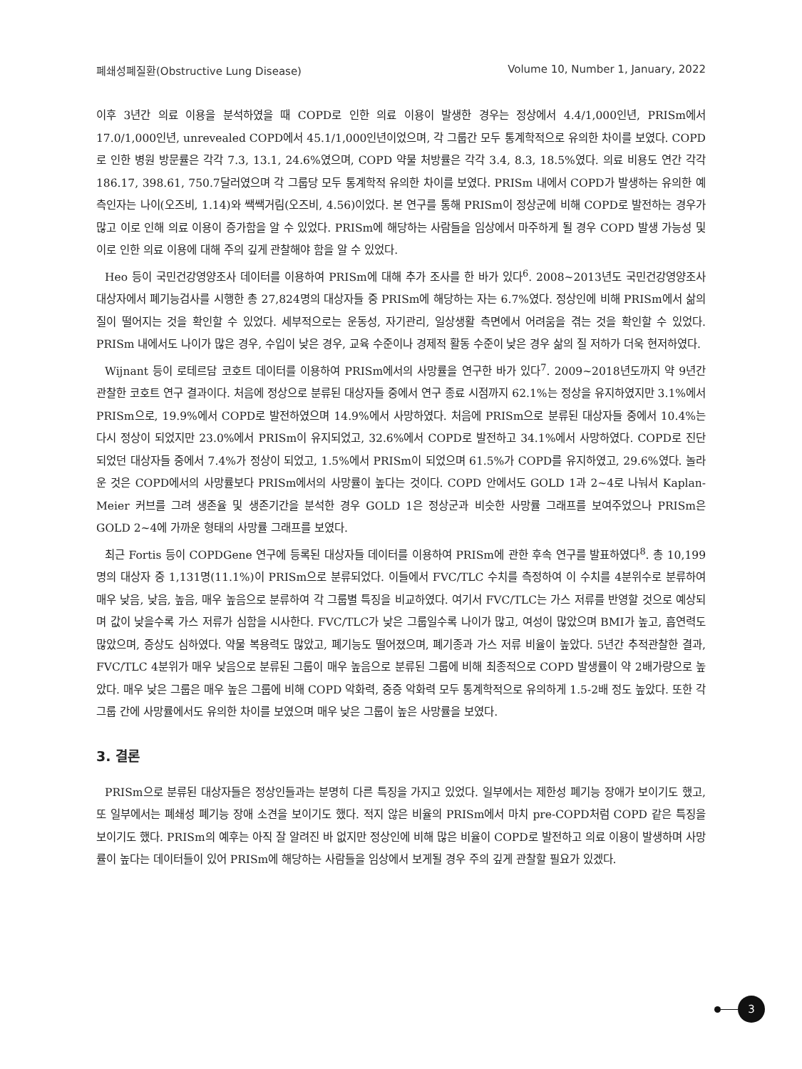폐쇄성폐질환(Obstructive Lung Disease) Volume 10, Number 1, January, 2022
이후 3년간 의료 이용을 분석하였을 때 COPD로 인한 의료 이용이 발생한 경우는 정상에서 4.4/1,000인년, PRISm에서 17.0/1,000인년, unrevealed COPD에서 45.1/1,000인년이었으며, 각 그룹간 모두 통계학적으로 유의한 차이를 보였다. COPD로 인한 병원 방문률은 각각 7.3, 13.1, 24.6%였으며, COPD 약물 처방률은 각각 3.4, 8.3, 18.5%였다. 의료 비용도 연간 각각 186.17, 398.61, 750.7달러였으며 각 그룹당 모두 통계학적 유의한 차이를 보였다. PRISm 내에서 COPD가 발생하는 유의한 예측인자는 나이(오즈비, 1.14)와 쌕쌕거림(오즈비, 4.56)이었다. 본 연구를 통해 PRISm이 정상군에 비해 COPD로 발전하는 경우가 많고 이로 인해 의료 이용이 증가함을 알 수 있었다. PRISm에 해당하는 사람들을 임상에서 마주하게 될 경우 COPD 발생 가능성 및 이로 인한 의료 이용에 대해 주의 깊게 관찰해야 함을 알 수 있었다.
Heo 등이 국민건강영양조사 데이터를 이용하여 PRISm에 대해 추가 조사를 한 바가 있다<sup>6</sup>. 2008~2013년도 국민건강영양조사 대상자에서 폐기능검사를 시행한 총 27,824명의 대상자들 중 PRISm에 해당하는 자는 6.7%였다. 정상인에 비해 PRISm에서 삶의 질이 떨어지는 것을 확인할 수 있었다. 세부적으로는 운동성, 자기관리, 일상생활 측면에서 어려움을 겪는 것을 확인할 수 있었다. PRISm 내에서도 나이가 많은 경우, 수입이 낮은 경우, 교육 수준이나 경제적 활동 수준이 낮은 경우 삶의 질 저하가 더욱 현저하였다.
Wijnant 등이 로테르담 코호트 데이터를 이용하여 PRISm에서의 사망률을 연구한 바가 있다<sup>7</sup>. 2009~2018년도까지 약 9년간 관찰한 코호트 연구 결과이다. 처음에 정상으로 분류된 대상자들 중에서 연구 종료 시점까지 62.1%는 정상을 유지하였지만 3.1%에서 PRISm으로, 19.9%에서 COPD로 발전하였으며 14.9%에서 사망하였다. 처음에 PRISm으로 분류된 대상자들 중에서 10.4%는 다시 정상이 되었지만 23.0%에서 PRISm이 유지되었고, 32.6%에서 COPD로 발전하고 34.1%에서 사망하였다. COPD로 진단되었던 대상자들 중에서 7.4%가 정상이 되었고, 1.5%에서 PRISm이 되었으며 61.5%가 COPD를 유지하였고, 29.6%였다. 놀라운 것은 COPD에서의 사망률보다 PRISm에서의 사망률이 높다는 것이다. COPD 안에서도 GOLD 1과 2~4로 나눠서 Kaplan-Meier 커브를 그려 생존율 및 생존기간을 분석한 경우 GOLD 1은 정상군과 비슷한 사망률 그래프를 보여주었으나 PRISm은 GOLD 2~4에 가까운 형태의 사망률 그래프를 보였다.
최근 Fortis 등이 COPDGene 연구에 등록된 대상자들 데이터를 이용하여 PRISm에 관한 후속 연구를 발표하였다<sup>8</sup>. 총 10,199명의 대상자 중 1,131명(11.1%)이 PRISm으로 분류되었다. 이들에서 FVC/TLC 수치를 측정하여 이 수치를 4분위수로 분류하여 매우 낮음, 낮음, 높음, 매우 높음으로 분류하여 각 그룹별 특징을 비교하였다. 여기서 FVC/TLC는 가스 저류를 반영할 것으로 예상되며 값이 낮을수록 가스 저류가 심함을 시사한다. FVC/TLC가 낮은 그룹일수록 나이가 많고, 여성이 많았으며 BMI가 높고, 흡연력도 많았으며, 증상도 심하였다. 약물 복용력도 많았고, 폐기능도 떨어졌으며, 폐기종과 가스 저류 비율이 높았다. 5년간 추적관찰한 결과, FVC/TLC 4분위가 매우 낮음으로 분류된 그룹이 매우 높음으로 분류된 그룹에 비해 최종적으로 COPD 발생률이 약 2배가량으로 높았다. 매우 낮은 그룹은 매우 높은 그룹에 비해 COPD 악화력, 중증 악화력 모두 통계학적으로 유의하게 1.5-2배 정도 높았다. 또한 각 그룹 간에 사망률에서도 유의한 차이를 보였으며 매우 낮은 그룹이 높은 사망률을 보였다.
3. 결론
PRISm으로 분류된 대상자들은 정상인들과는 분명히 다른 특징을 가지고 있었다. 일부에서는 제한성 폐기능 장애가 보이기도 했고, 또 일부에서는 폐쇄성 폐기능 장애 소견을 보이기도 했다. 적지 않은 비율의 PRISm에서 마치 pre-COPD처럼 COPD 같은 특징을 보이기도 했다. PRISm의 예후는 아직 잘 알려진 바 없지만 정상인에 비해 많은 비율이 COPD로 발전하고 의료 이용이 발생하며 사망률이 높다는 데이터들이 있어 PRISm에 해당하는 사람들을 임상에서 보게될 경우 주의 깊게 관찰할 필요가 있겠다.
3